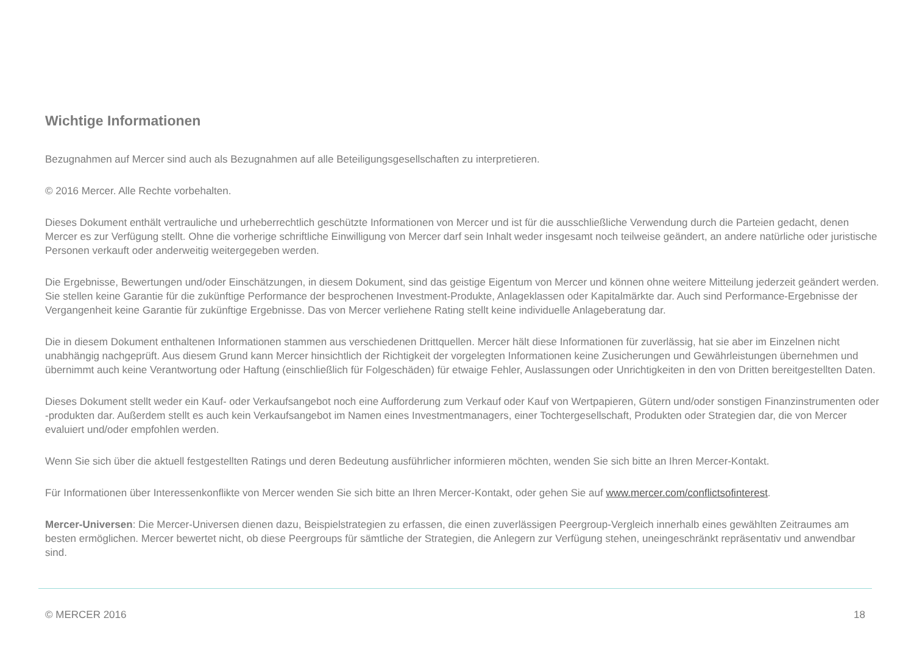Wichtige Informationen
Bezugnahmen auf Mercer sind auch als Bezugnahmen auf alle Beteiligungsgesellschaften zu interpretieren.
© 2016 Mercer. Alle Rechte vorbehalten.
Dieses Dokument enthält vertrauliche und urheberrechtlich geschützte Informationen von Mercer und ist für die ausschließliche Verwendung durch die Parteien gedacht, denen Mercer es zur Verfügung stellt. Ohne die vorherige schriftliche Einwilligung von Mercer darf sein Inhalt weder insgesamt noch teilweise geändert, an andere natürliche oder juristische Personen verkauft oder anderweitig weitergegeben werden.
Die Ergebnisse, Bewertungen und/oder Einschätzungen, in diesem Dokument, sind das geistige Eigentum von Mercer und können ohne weitere Mitteilung jederzeit geändert werden. Sie stellen keine Garantie für die zukünftige Performance der besprochenen Investment-Produkte, Anlageklassen oder Kapitalmärkte dar. Auch sind Performance-Ergebnisse der Vergangenheit keine Garantie für zukünftige Ergebnisse. Das von Mercer verliehene Rating stellt keine individuelle Anlageberatung dar.
Die in diesem Dokument enthaltenen Informationen stammen aus verschiedenen Drittquellen. Mercer hält diese Informationen für zuverlässig, hat sie aber im Einzelnen nicht unabhängig nachgeprüft. Aus diesem Grund kann Mercer hinsichtlich der Richtigkeit der vorgelegten Informationen keine Zusicherungen und Gewährleistungen übernehmen und übernimmt auch keine Verantwortung oder Haftung (einschließlich für Folgeschäden) für etwaige Fehler, Auslassungen oder Unrichtigkeiten in den von Dritten bereitgestellten Daten.
Dieses Dokument stellt weder ein Kauf- oder Verkaufsangebot noch eine Aufforderung zum Verkauf oder Kauf von Wertpapieren, Gütern und/oder sonstigen Finanzinstrumenten oder -produkten dar. Außerdem stellt es auch kein Verkaufsangebot im Namen eines Investmentmanagers, einer Tochtergesellschaft, Produkten oder Strategien dar, die von Mercer evaluiert und/oder empfohlen werden.
Wenn Sie sich über die aktuell festgestellten Ratings und deren Bedeutung ausführlicher informieren möchten, wenden Sie sich bitte an Ihren Mercer-Kontakt.
Für Informationen über Interessenkonflikte von Mercer wenden Sie sich bitte an Ihren Mercer-Kontakt, oder gehen Sie auf www.mercer.com/conflictsofinterest.
Mercer-Universen: Die Mercer-Universen dienen dazu, Beispielstrategien zu erfassen, die einen zuverlässigen Peergroup-Vergleich innerhalb eines gewählten Zeitraumes am besten ermöglichen. Mercer bewertet nicht, ob diese Peergroups für sämtliche der Strategien, die Anlegern zur Verfügung stehen, uneingeschränkt repräsentativ und anwendbar sind.
© MERCER 2016 18